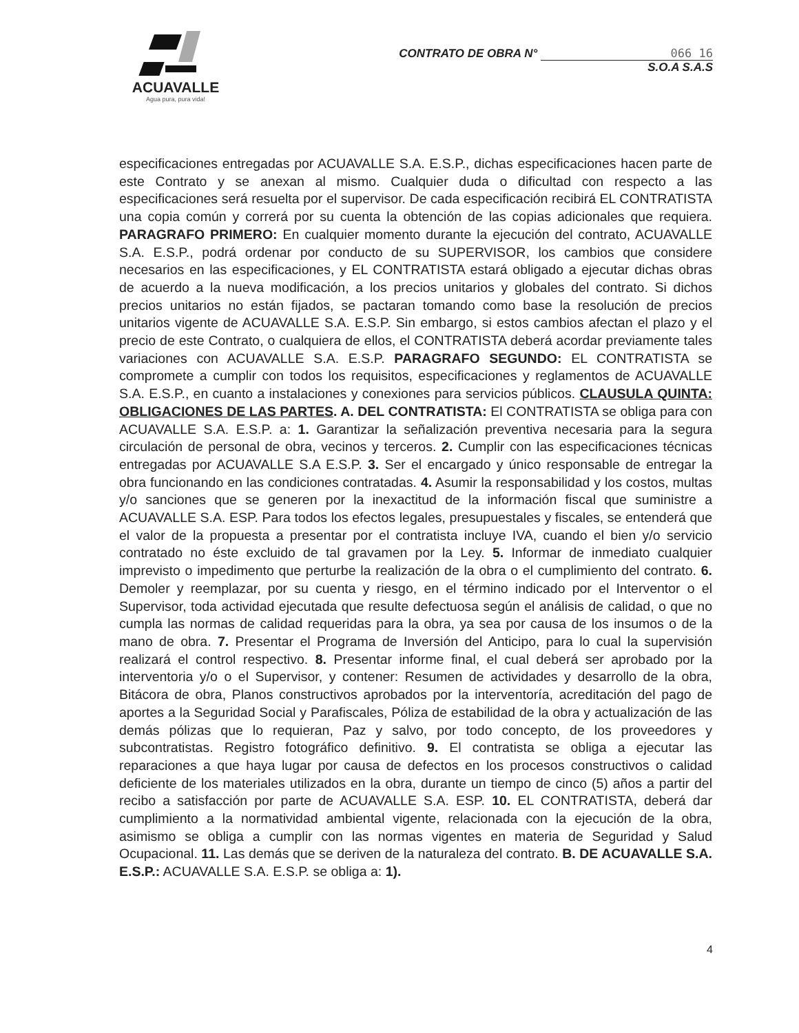ACUAVALLE
Agua pura, pura vida!
CONTRATO DE OBRA N° 066 16
S.O.A S.A.S
especificaciones entregadas por ACUAVALLE S.A. E.S.P., dichas especificaciones hacen parte de este Contrato y se anexan al mismo. Cualquier duda o dificultad con respecto a las especificaciones será resuelta por el supervisor. De cada especificación recibirá EL CONTRATISTA una copia común y correrá por su cuenta la obtención de las copias adicionales que requiera. PARAGRAFO PRIMERO: En cualquier momento durante la ejecución del contrato, ACUAVALLE S.A. E.S.P., podrá ordenar por conducto de su SUPERVISOR, los cambios que considere necesarios en las especificaciones, y EL CONTRATISTA estará obligado a ejecutar dichas obras de acuerdo a la nueva modificación, a los precios unitarios y globales del contrato. Si dichos precios unitarios no están fijados, se pactaran tomando como base la resolución de precios unitarios vigente de ACUAVALLE S.A. E.S.P. Sin embargo, si estos cambios afectan el plazo y el precio de este Contrato, o cualquiera de ellos, el CONTRATISTA deberá acordar previamente tales variaciones con ACUAVALLE S.A. E.S.P. PARAGRAFO SEGUNDO: EL CONTRATISTA se compromete a cumplir con todos los requisitos, especificaciones y reglamentos de ACUAVALLE S.A. E.S.P., en cuanto a instalaciones y conexiones para servicios públicos. CLAUSULA QUINTA: OBLIGACIONES DE LAS PARTES. A. DEL CONTRATISTA: El CONTRATISTA se obliga para con ACUAVALLE S.A. E.S.P. a: 1. Garantizar la señalización preventiva necesaria para la segura circulación de personal de obra, vecinos y terceros. 2. Cumplir con las especificaciones técnicas entregadas por ACUAVALLE S.A E.S.P. 3. Ser el encargado y único responsable de entregar la obra funcionando en las condiciones contratadas. 4. Asumir la responsabilidad y los costos, multas y/o sanciones que se generen por la inexactitud de la información fiscal que suministre a ACUAVALLE S.A. ESP. Para todos los efectos legales, presupuestales y fiscales, se entenderá que el valor de la propuesta a presentar por el contratista incluye IVA, cuando el bien y/o servicio contratado no éste excluido de tal gravamen por la Ley. 5. Informar de inmediato cualquier imprevisto o impedimento que perturbe la realización de la obra o el cumplimiento del contrato. 6. Demoler y reemplazar, por su cuenta y riesgo, en el término indicado por el Interventor o el Supervisor, toda actividad ejecutada que resulte defectuosa según el análisis de calidad, o que no cumpla las normas de calidad requeridas para la obra, ya sea por causa de los insumos o de la mano de obra. 7. Presentar el Programa de Inversión del Anticipo, para lo cual la supervisión realizará el control respectivo. 8. Presentar informe final, el cual deberá ser aprobado por la interventoria y/o o el Supervisor, y contener: Resumen de actividades y desarrollo de la obra, Bitácora de obra, Planos constructivos aprobados por la interventoría, acreditación del pago de aportes a la Seguridad Social y Parafiscales, Póliza de estabilidad de la obra y actualización de las demás pólizas que lo requieran, Paz y salvo, por todo concepto, de los proveedores y subcontratistas. Registro fotográfico definitivo. 9. El contratista se obliga a ejecutar las reparaciones a que haya lugar por causa de defectos en los procesos constructivos o calidad deficiente de los materiales utilizados en la obra, durante un tiempo de cinco (5) años a partir del recibo a satisfacción por parte de ACUAVALLE S.A. ESP. 10. EL CONTRATISTA, deberá dar cumplimiento a la normatividad ambiental vigente, relacionada con la ejecución de la obra, asimismo se obliga a cumplir con las normas vigentes en materia de Seguridad y Salud Ocupacional. 11. Las demás que se deriven de la naturaleza del contrato. B. DE ACUAVALLE S.A. E.S.P.: ACUAVALLE S.A. E.S.P. se obliga a: 1).
4